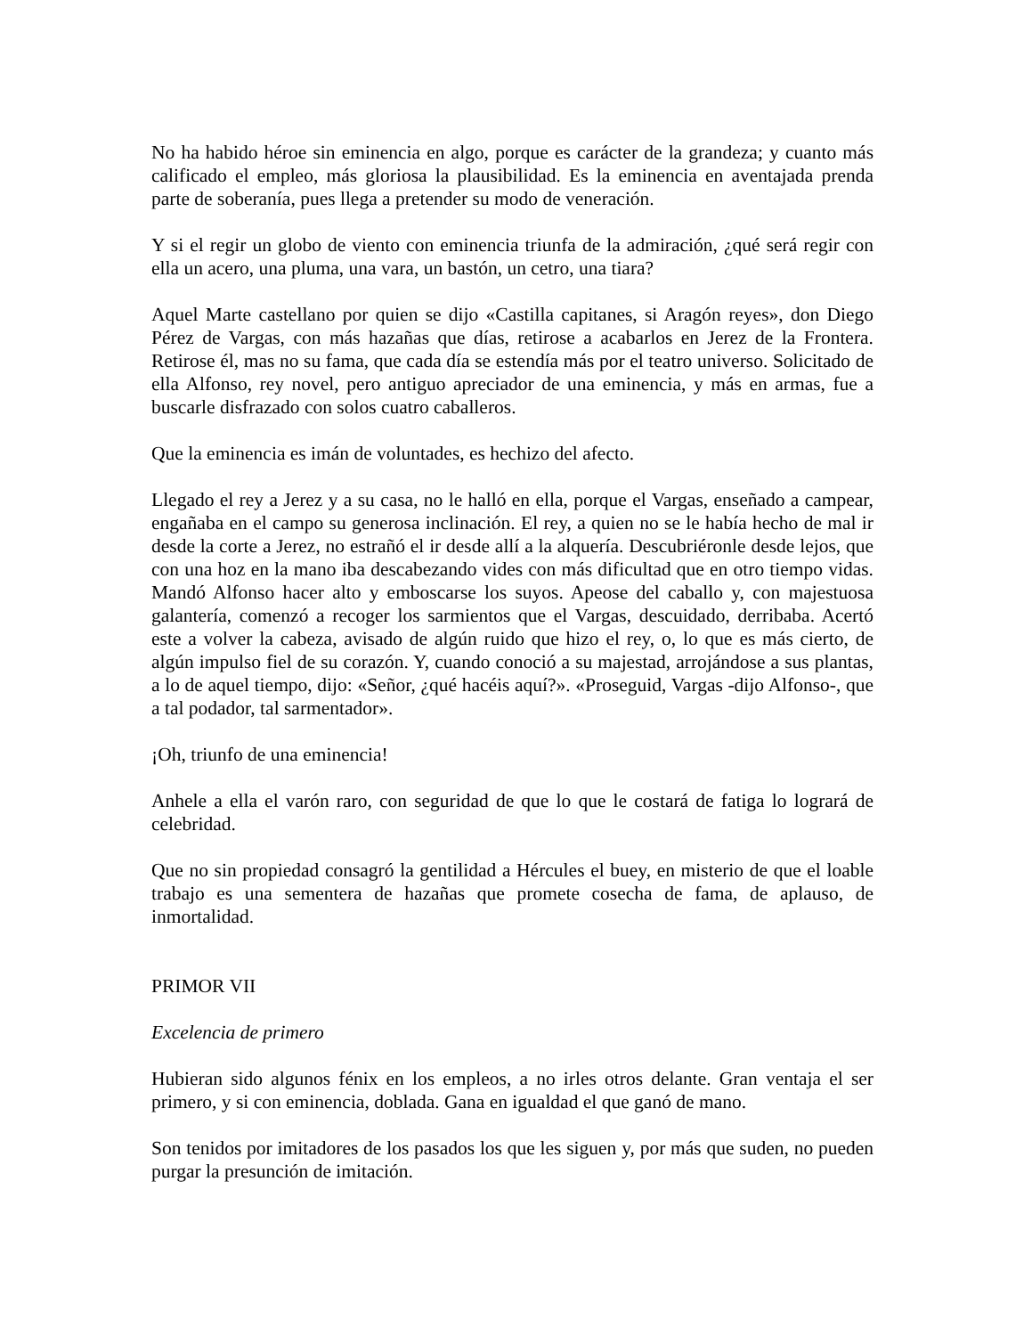No ha habido héroe sin eminencia en algo, porque es carácter de la grandeza; y cuanto más calificado el empleo, más gloriosa la plausibilidad. Es la eminencia en aventajada prenda parte de soberanía, pues llega a pretender su modo de veneración.
Y si el regir un globo de viento con eminencia triunfa de la admiración, ¿qué será regir con ella un acero, una pluma, una vara, un bastón, un cetro, una tiara?
Aquel Marte castellano por quien se dijo «Castilla capitanes, si Aragón reyes», don Diego Pérez de Vargas, con más hazañas que días, retirose a acabarlos en Jerez de la Frontera. Retirose él, mas no su fama, que cada día se estendía más por el teatro universo. Solicitado de ella Alfonso, rey novel, pero antiguo apreciador de una eminencia, y más en armas, fue a buscarle disfrazado con solos cuatro caballeros.
Que la eminencia es imán de voluntades, es hechizo del afecto.
Llegado el rey a Jerez y a su casa, no le halló en ella, porque el Vargas, enseñado a campear, engañaba en el campo su generosa inclinación. El rey, a quien no se le había hecho de mal ir desde la corte a Jerez, no estrañó el ir desde allí a la alquería. Descubriéronle desde lejos, que con una hoz en la mano iba descabezando vides con más dificultad que en otro tiempo vidas. Mandó Alfonso hacer alto y emboscarse los suyos. Apeose del caballo y, con majestuosa galantería, comenzó a recoger los sarmientos que el Vargas, descuidado, derribaba. Acertó este a volver la cabeza, avisado de algún ruido que hizo el rey, o, lo que es más cierto, de algún impulso fiel de su corazón. Y, cuando conoció a su majestad, arrojándose a sus plantas, a lo de aquel tiempo, dijo: «Señor, ¿qué hacéis aquí?». «Proseguid, Vargas -dijo Alfonso-, que a tal podador, tal sarmentador».
¡Oh, triunfo de una eminencia!
Anhele a ella el varón raro, con seguridad de que lo que le costará de fatiga lo logrará de celebridad.
Que no sin propiedad consagró la gentilidad a Hércules el buey, en misterio de que el loable trabajo es una sementera de hazañas que promete cosecha de fama, de aplauso, de inmortalidad.
PRIMOR VII
Excelencia de primero
Hubieran sido algunos fénix en los empleos, a no irles otros delante. Gran ventaja el ser primero, y si con eminencia, doblada. Gana en igualdad el que ganó de mano.
Son tenidos por imitadores de los pasados los que les siguen y, por más que suden, no pueden purgar la presunción de imitación.